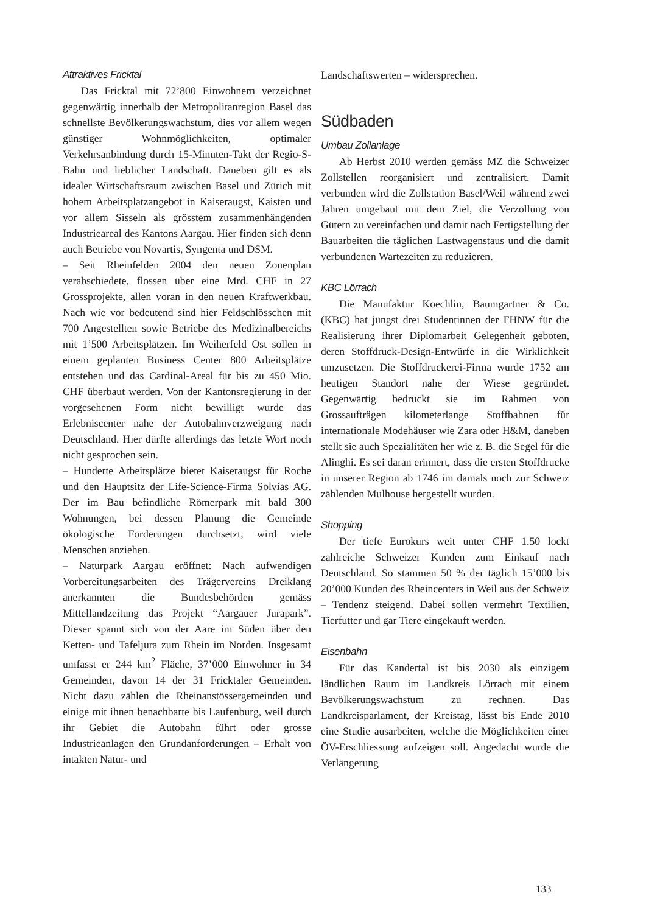Attraktives Fricktal
Das Fricktal mit 72’800 Einwohnern verzeichnet gegenwärtig innerhalb der Metropolitanregion Basel das schnellste Bevölkerungswachstum, dies vor allem wegen günstiger Wohnmöglichkeiten, optimaler Verkehrsanbindung durch 15-Minuten-Takt der Regio-S-Bahn und lieblicher Landschaft. Daneben gilt es als idealer Wirtschaftsraum zwischen Basel und Zürich mit hohem Arbeitsplatzangebot in Kaiseraugst, Kaisten und vor allem Sisseln als grösstem zusammenhängenden Industrieareal des Kantons Aargau. Hier finden sich denn auch Betriebe von Novartis, Syngenta und DSM.
– Seit Rheinfelden 2004 den neuen Zonenplan verabschiedete, flossen über eine Mrd. CHF in 27 Grossprojekte, allen voran in den neuen Kraftwerkbau. Nach wie vor bedeutend sind hier Feldschlösschen mit 700 Angestellten sowie Betriebe des Medizinalbereichs mit 1’500 Arbeitsplätzen. Im Weiherfeld Ost sollen in einem geplanten Business Center 800 Arbeitsplätze entstehen und das Cardinal-Areal für bis zu 450 Mio. CHF überbaut werden. Von der Kantonsregierung in der vorgesehenen Form nicht bewilligt wurde das Erlebniscenter nahe der Autobahnverzweigung nach Deutschland. Hier dürfte allerdings das letzte Wort noch nicht gesprochen sein.
– Hunderte Arbeitsplätze bietet Kaiseraugst für Roche und den Hauptsitz der Life-Science-Firma Solvias AG. Der im Bau befindliche Römerpark mit bald 300 Wohnungen, bei dessen Planung die Gemeinde ökologische Forderungen durchsetzt, wird viele Menschen anziehen.
– Naturpark Aargau eröffnet: Nach aufwendigen Vorbereitungsarbeiten des Trägervereins Dreiklang anerkannten die Bundesbehörden gemäss Mittellandzeitung das Projekt “Aargauer Jurapark”. Dieser spannt sich von der Aare im Süden über den Ketten- und Tafeljura zum Rhein im Norden. Insgesamt umfasst er 244 km<sup>2</sup> Fläche, 37’000 Einwohner in 34 Gemeinden, davon 14 der 31 Fricktaler Gemeinden. Nicht dazu zählen die Rheinanstössergemeinden und einige mit ihnen benachbarte bis Laufenburg, weil durch ihr Gebiet die Autobahn führt oder grosse Industrieanlagen den Grundanforderungen – Erhalt von intakten Natur- und
Landschaftswerten – widersprechen.
Südbaden
Umbau Zollanlage
Ab Herbst 2010 werden gemäss MZ die Schweizer Zollstellen reorganisiert und zentralisiert. Damit verbunden wird die Zollstation Basel/Weil während zwei Jahren umgebaut mit dem Ziel, die Verzollung von Gütern zu vereinfachen und damit nach Fertigstellung der Bauarbeiten die täglichen Lastwagenstaus und die damit verbundenen Wartezeiten zu reduzieren.
KBC Lörrach
Die Manufaktur Koechlin, Baumgartner & Co. (KBC) hat jüngst drei Studentinnen der FHNW für die Realisierung ihrer Diplomarbeit Gelegenheit geboten, deren Stoffdruck-Design-Entwürfe in die Wirklichkeit umzusetzen. Die Stoffdruckerei-Firma wurde 1752 am heutigen Standort nahe der Wiese gegründet. Gegenwärtig bedruckt sie im Rahmen von Grossaufträgen kilometerlange Stoffbahnen für internationale Modehäuser wie Zara oder H&M, daneben stellt sie auch Spezialitäten her wie z. B. die Segel für die Alinghi. Es sei daran erinnert, dass die ersten Stoffdrucke in unserer Region ab 1746 im damals noch zur Schweiz zählenden Mulhouse hergestellt wurden.
Shopping
Der tiefe Eurokurs weit unter CHF 1.50 lockt zahlreiche Schweizer Kunden zum Einkauf nach Deutschland. So stammen 50 % der täglich 15’000 bis 20’000 Kunden des Rheincenters in Weil aus der Schweiz – Tendenz steigend. Dabei sollen vermehrt Textilien, Tierfutter und gar Tiere eingekauft werden.
Eisenbahn
Für das Kandertal ist bis 2030 als einzigem ländlichen Raum im Landkreis Lörrach mit einem Bevölkerungswachstum zu rechnen. Das Landkreisparlament, der Kreistag, lässt bis Ende 2010 eine Studie ausarbeiten, welche die Möglichkeiten einer ÖV-Erschliessung aufzeigen soll. Angedacht wurde die Verlängerung
133